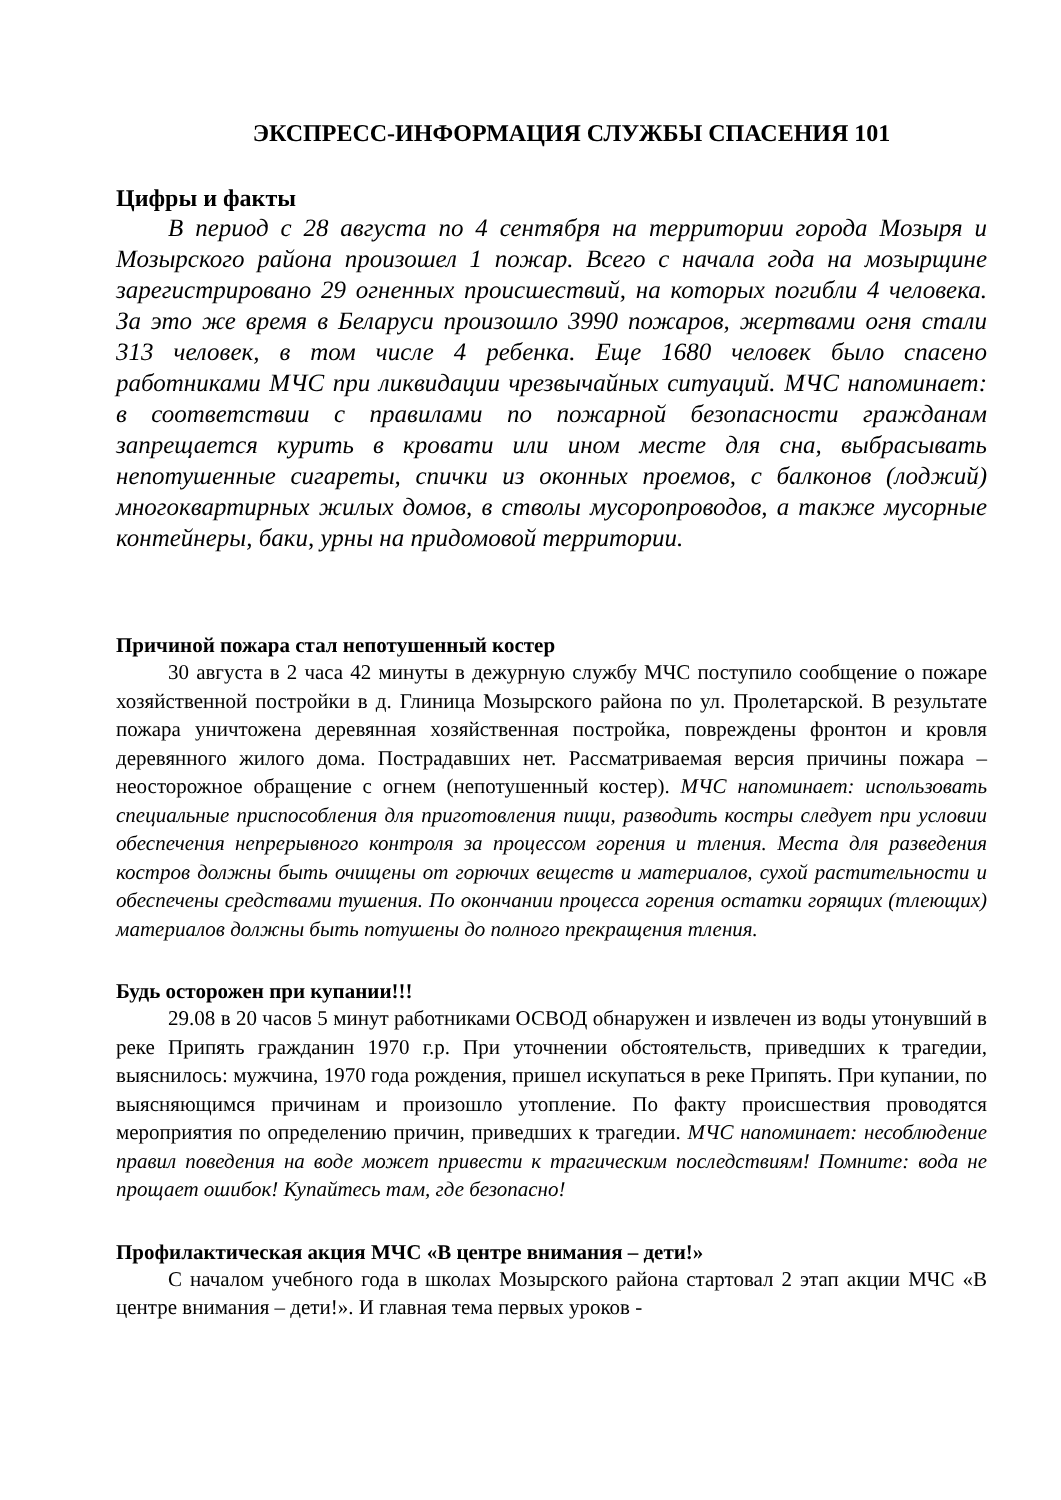ЭКСПРЕСС-ИНФОРМАЦИЯ СЛУЖБЫ СПАСЕНИЯ 101
Цифры и факты
В период с 28 августа по 4 сентября на территории города Мозыря и Мозырского района произошел 1 пожар. Всего с начала года на мозырщине зарегистрировано 29 огненных происшествий, на которых погибли 4 человека. За это же время в Беларуси произошло 3990 пожаров, жертвами огня стали 313 человек, в том числе 4 ребенка. Еще 1680 человек было спасено работниками МЧС при ликвидации чрезвычайных ситуаций. МЧС напоминает: в соответствии с правилами по пожарной безопасности гражданам запрещается курить в кровати или ином месте для сна, выбрасывать непотушенные сигареты, спички из оконных проемов, с балконов (лоджий) многоквартирных жилых домов, в стволы мусоропроводов, а также мусорные контейнеры, баки, урны на придомовой территории.
Причиной пожара стал непотушенный костер
30 августа в 2 часа 42 минуты в дежурную службу МЧС поступило сообщение о пожаре хозяйственной постройки в д. Глиница Мозырского района по ул. Пролетарской. В результате пожара уничтожена деревянная хозяйственная постройка, повреждены фронтон и кровля деревянного жилого дома. Пострадавших нет. Рассматриваемая версия причины пожара – неосторожное обращение с огнем (непотушенный костер). МЧС напоминает: использовать специальные приспособления для приготовления пищи, разводить костры следует при условии обеспечения непрерывного контроля за процессом горения и тления. Места для разведения костров должны быть очищены от горючих веществ и материалов, сухой растительности и обеспечены средствами тушения. По окончании процесса горения остатки горящих (тлеющих) материалов должны быть потушены до полного прекращения тления.
Будь осторожен при купании!!!
29.08 в 20 часов 5 минут работниками ОСВОД обнаружен и извлечен из воды утонувший в реке Припять гражданин 1970 г.р. При уточнении обстоятельств, приведших к трагедии, выяснилось: мужчина, 1970 года рождения, пришел искупаться в реке Припять. При купании, по выясняющимся причинам и произошло утопление. По факту происшествия проводятся мероприятия по определению причин, приведших к трагедии. МЧС напоминает: несоблюдение правил поведения на воде может привести к трагическим последствиям! Помните: вода не прощает ошибок! Купайтесь там, где безопасно!
Профилактическая акция МЧС «В центре внимания – дети!»
С началом учебного года в школах Мозырского района стартовал 2 этап акции МЧС «В центре внимания – дети!». И главная тема первых уроков -